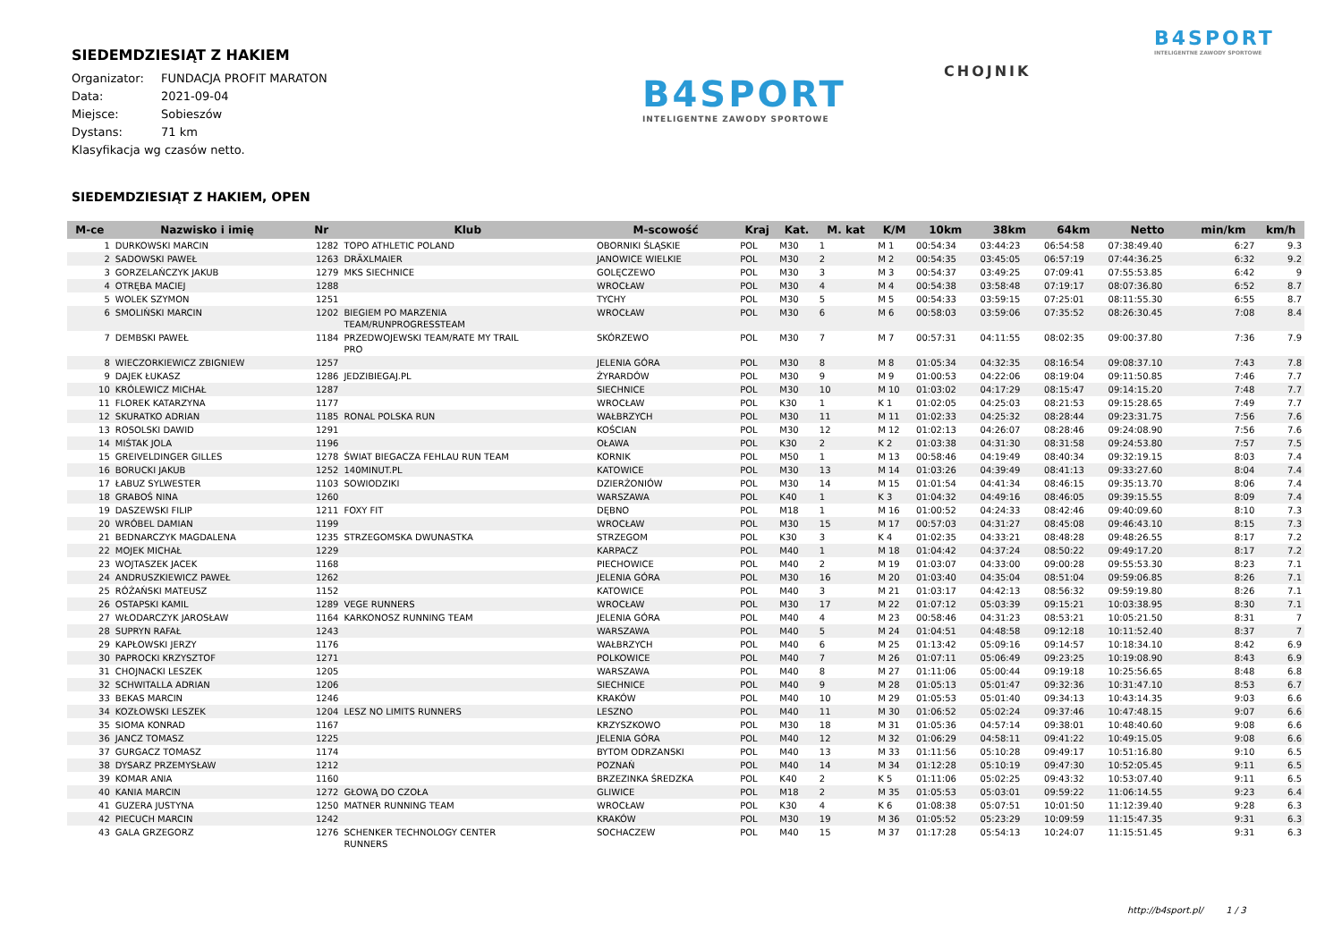SIEDEMDZIESIĄT Z HAKIEM
Organizator: FUNDACJA PROFIT MARATON
Data: 2021-09-04
Miejsce: Sobieszów
Dystans: 71 km
Klasyfikacja wg czasów netto.
B4SPORT
INTELIGENTNE ZAWODY SPORTOWE
CHOJNIK
B4SPORT
INTELIGENTNE ZAWODY SPORTOWE
SIEDEMDZIESIĄT Z HAKIEM, OPEN
| M-ce | Nazwisko i imię | Nr | Klub | M-scowość | Kraj | Kat. | M. kat | K/M | 10km | 38km | 64km | Netto | min/km | km/h |
| --- | --- | --- | --- | --- | --- | --- | --- | --- | --- | --- | --- | --- | --- | --- |
| 1 | DURKOWSKI MARCIN | 1282 | TOPO ATHLETIC POLAND | OBORNIKI ŚLĄSKIE | POL | M30 | 1 | M 1 | 00:54:34 | 03:44:23 | 06:54:58 | 07:38:49.40 | 6:27 | 9.3 |
| 2 | SADOWSKI PAWEŁ | 1263 | DRÄXLMAIER | JANOWICE WIELKIE | POL | M30 | 2 | M 2 | 00:54:35 | 03:45:05 | 06:57:19 | 07:44:36.25 | 6:32 | 9.2 |
| 3 | GORZELAŃCZYK JAKUB | 1279 | MKS SIECHNICE | GOLĘCZEWO | POL | M30 | 3 | M 3 | 00:54:37 | 03:49:25 | 07:09:41 | 07:55:53.85 | 6:42 | 9 |
| 4 | OTRĘBA MACIEJ | 1288 | | WROCŁAW | POL | M30 | 4 | M 4 | 00:54:38 | 03:58:48 | 07:19:17 | 08:07:36.80 | 6:52 | 8.7 |
| 5 | WOLEK SZYMON | 1251 | | TYCHY | POL | M30 | 5 | M 5 | 00:54:33 | 03:59:15 | 07:25:01 | 08:11:55.30 | 6:55 | 8.7 |
| 6 | SMOLIŃSKI MARCIN | 1202 | BIEGIEM PO MARZENIA TEAM/RUNPROGRESSTEAM | WROCŁAW | POL | M30 | 6 | M 6 | 00:58:03 | 03:59:06 | 07:35:52 | 08:26:30.45 | 7:08 | 8.4 |
| 7 | DEMBSKI PAWEŁ | 1184 | PRZEDWOJEWSKI TEAM/RATE MY TRAIL PRO | SKÓRZEWO | POL | M30 | 7 | M 7 | 00:57:31 | 04:11:55 | 08:02:35 | 09:00:37.80 | 7:36 | 7.9 |
| 8 | WIECZORKIEWICZ ZBIGNIEW | 1257 | | JELENIA GÓRA | POL | M30 | 8 | M 8 | 01:05:34 | 04:32:35 | 08:16:54 | 09:08:37.10 | 7:43 | 7.8 |
| 9 | DAJEK ŁUKASZ | 1286 | JEDZIBIEGAJ.PL | ŻYRARDÓW | POL | M30 | 9 | M 9 | 01:00:53 | 04:22:06 | 08:19:04 | 09:11:50.85 | 7:46 | 7.7 |
| 10 | KRÓLEWICZ MICHAŁ | 1287 | | SIECHNICE | POL | M30 | 10 | M 10 | 01:03:02 | 04:17:29 | 08:15:47 | 09:14:15.20 | 7:48 | 7.7 |
| 11 | FLOREK KATARZYNA | 1177 | | WROCŁAW | POL | K30 | 1 | K 1 | 01:02:05 | 04:25:03 | 08:21:53 | 09:15:28.65 | 7:49 | 7.7 |
| 12 | SKURATKO ADRIAN | 1185 | RONAL POLSKA RUN | WAŁBRZYCH | POL | M30 | 11 | M 11 | 01:02:33 | 04:25:32 | 08:28:44 | 09:23:31.75 | 7:56 | 7.6 |
| 13 | ROSOLSKI DAWID | 1291 | | KOŚCIAN | POL | M30 | 12 | M 12 | 01:02:13 | 04:26:07 | 08:28:46 | 09:24:08.90 | 7:56 | 7.6 |
| 14 | MIŚTAK JOLA | 1196 | | OŁAWA | POL | K30 | 2 | K 2 | 01:03:38 | 04:31:30 | 08:31:58 | 09:24:53.80 | 7:57 | 7.5 |
| 15 | GREIVELDINGER GILLES | 1278 | ŚWIAT BIEGACZA FEHLAU RUN TEAM | KORNIK | POL | M50 | 1 | M 13 | 00:58:46 | 04:19:49 | 08:40:34 | 09:32:19.15 | 8:03 | 7.4 |
| 16 | BORUCKI JAKUB | 1252 | 140MINUT.PL | KATOWICE | POL | M30 | 13 | M 14 | 01:03:26 | 04:39:49 | 08:41:13 | 09:33:27.60 | 8:04 | 7.4 |
| 17 | ŁABUZ SYLWESTER | 1103 | SOWIODZIKI | DZIERŻONIÓW | POL | M30 | 14 | M 15 | 01:01:54 | 04:41:34 | 08:46:15 | 09:35:13.70 | 8:06 | 7.4 |
| 18 | GRABOŚ NINA | 1260 | | WARSZAWA | POL | K40 | 1 | K 3 | 01:04:32 | 04:49:16 | 08:46:05 | 09:39:15.55 | 8:09 | 7.4 |
| 19 | DASZEWSKI FILIP | 1211 | FOXY FIT | DĘBNO | POL | M18 | 1 | M 16 | 01:00:52 | 04:24:33 | 08:42:46 | 09:40:09.60 | 8:10 | 7.3 |
| 20 | WRÓBEL DAMIAN | 1199 | | WROCŁAW | POL | M30 | 15 | M 17 | 00:57:03 | 04:31:27 | 08:45:08 | 09:46:43.10 | 8:15 | 7.3 |
| 21 | BEDNARCZYK MAGDALENA | 1235 | STRZEGOMSKA DWUNASTKA | STRZEGOM | POL | K30 | 3 | K 4 | 01:02:35 | 04:33:21 | 08:48:28 | 09:48:26.55 | 8:17 | 7.2 |
| 22 | MOJEK MICHAŁ | 1229 | | KARPACZ | POL | M40 | 1 | M 18 | 01:04:42 | 04:37:24 | 08:50:22 | 09:49:17.20 | 8:17 | 7.2 |
| 23 | WOJTASZEK JACEK | 1168 | | PIECHOWICE | POL | M40 | 2 | M 19 | 01:03:07 | 04:33:00 | 09:00:28 | 09:55:53.30 | 8:23 | 7.1 |
| 24 | ANDRUSZKIEWICZ PAWEŁ | 1262 | | JELENIA GÓRA | POL | M30 | 16 | M 20 | 01:03:40 | 04:35:04 | 08:51:04 | 09:59:06.85 | 8:26 | 7.1 |
| 25 | RÓŻAŃSKI MATEUSZ | 1152 | | KATOWICE | POL | M40 | 3 | M 21 | 01:03:17 | 04:42:13 | 08:56:32 | 09:59:19.80 | 8:26 | 7.1 |
| 26 | OSTAPSKI KAMIL | 1289 | VEGE RUNNERS | WROCŁAW | POL | M30 | 17 | M 22 | 01:07:12 | 05:03:39 | 09:15:21 | 10:03:38.95 | 8:30 | 7.1 |
| 27 | WŁODARCZYK JAROSŁAW | 1164 | KARKONOSZ RUNNING TEAM | JELENIA GÓRA | POL | M40 | 4 | M 23 | 00:58:46 | 04:31:23 | 08:53:21 | 10:05:21.50 | 8:31 | 7 |
| 28 | SUPRYN RAFAŁ | 1243 | | WARSZAWA | POL | M40 | 5 | M 24 | 01:04:51 | 04:48:58 | 09:12:18 | 10:11:52.40 | 8:37 | 7 |
| 29 | KAPŁOWSKI JERZY | 1176 | | WAŁBRZYCH | POL | M40 | 6 | M 25 | 01:13:42 | 05:09:16 | 09:14:57 | 10:18:34.10 | 8:42 | 6.9 |
| 30 | PAPROCKI KRZYSZTOF | 1271 | | POLKOWICE | POL | M40 | 7 | M 26 | 01:07:11 | 05:06:49 | 09:23:25 | 10:19:08.90 | 8:43 | 6.9 |
| 31 | CHOJNACKI LESZEK | 1205 | | WARSZAWA | POL | M40 | 8 | M 27 | 01:11:06 | 05:00:44 | 09:19:18 | 10:25:56.65 | 8:48 | 6.8 |
| 32 | SCHWITALLA ADRIAN | 1206 | | SIECHNICE | POL | M40 | 9 | M 28 | 01:05:13 | 05:01:47 | 09:32:36 | 10:31:47.10 | 8:53 | 6.7 |
| 33 | BEKAS MARCIN | 1246 | | KRAKÓW | POL | M40 | 10 | M 29 | 01:05:53 | 05:01:40 | 09:34:13 | 10:43:14.35 | 9:03 | 6.6 |
| 34 | KOZŁOWSKI LESZEK | 1204 | LESZ NO LIMITS RUNNERS | LESZNO | POL | M40 | 11 | M 30 | 01:06:52 | 05:02:24 | 09:37:46 | 10:47:48.15 | 9:07 | 6.6 |
| 35 | SIOMA KONRAD | 1167 | | KRZYSZKOWO | POL | M30 | 18 | M 31 | 01:05:36 | 04:57:14 | 09:38:01 | 10:48:40.60 | 9:08 | 6.6 |
| 36 | JANCZ TOMASZ | 1225 | | JELENIA GÓRA | POL | M40 | 12 | M 32 | 01:06:29 | 04:58:11 | 09:41:22 | 10:49:15.05 | 9:08 | 6.6 |
| 37 | GURGACZ TOMASZ | 1174 | | BYTOM ODRZANSKI | POL | M40 | 13 | M 33 | 01:11:56 | 05:10:28 | 09:49:17 | 10:51:16.80 | 9:10 | 6.5 |
| 38 | DYSARZ PRZEMYSŁAW | 1212 | | POZNAŃ | POL | M40 | 14 | M 34 | 01:12:28 | 05:10:19 | 09:47:30 | 10:52:05.45 | 9:11 | 6.5 |
| 39 | KOMAR ANIA | 1160 | | BRZEZINKA ŚREDZKA | POL | K40 | 2 | K 5 | 01:11:06 | 05:02:25 | 09:43:32 | 10:53:07.40 | 9:11 | 6.5 |
| 40 | KANIA MARCIN | 1272 | GŁOWĄ DO CZOŁA | GLIWICE | POL | M18 | 2 | M 35 | 01:05:53 | 05:03:01 | 09:59:22 | 11:06:14.55 | 9:23 | 6.4 |
| 41 | GUZERA JUSTYNA | 1250 | MATNER RUNNING TEAM | WROCŁAW | POL | K30 | 4 | K 6 | 01:08:38 | 05:07:51 | 10:01:50 | 11:12:39.40 | 9:28 | 6.3 |
| 42 | PIECUCH MARCIN | 1242 | | KRAKÓW | POL | M30 | 19 | M 36 | 01:05:52 | 05:23:29 | 10:09:59 | 11:15:47.35 | 9:31 | 6.3 |
| 43 | GALA GRZEGORZ | 1276 | SCHENKER TECHNOLOGY CENTER RUNNERS | SOCHACZEW | POL | M40 | 15 | M 37 | 01:17:28 | 05:54:13 | 10:24:07 | 11:15:51.45 | 9:31 | 6.3 |
http://b4sport.pl/ 1 / 3